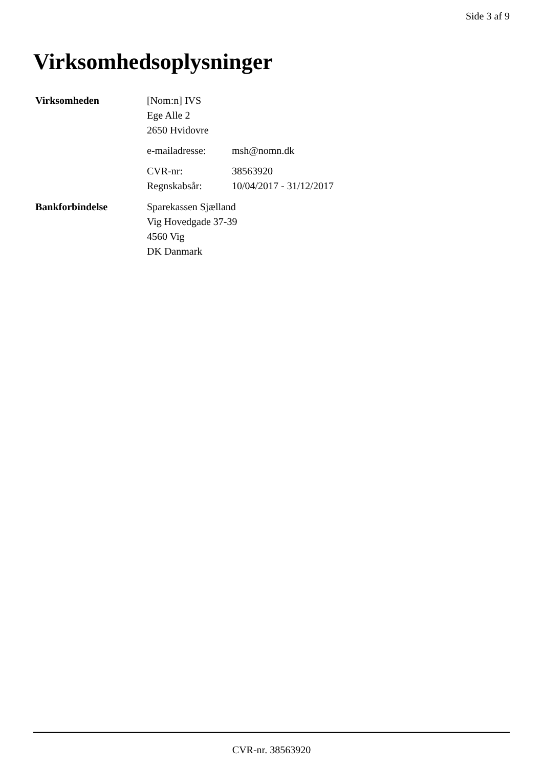Side 3 af 9
Virksomhedsoplysninger
| Virksomheden | [Nom:n] IVS Ege Alle 2 2650 Hvidovre | |
| | e-mailadresse: | msh@nomn.dk |
| | CVR-nr: | 38563920 |
| | Regnskabsår: | 10/04/2017 - 31/12/2017 |
| Bankforbindelse | Sparekassen Sjælland Vig Hovedgade 37-39 4560 Vig DK Danmark | |
CVR-nr. 38563920